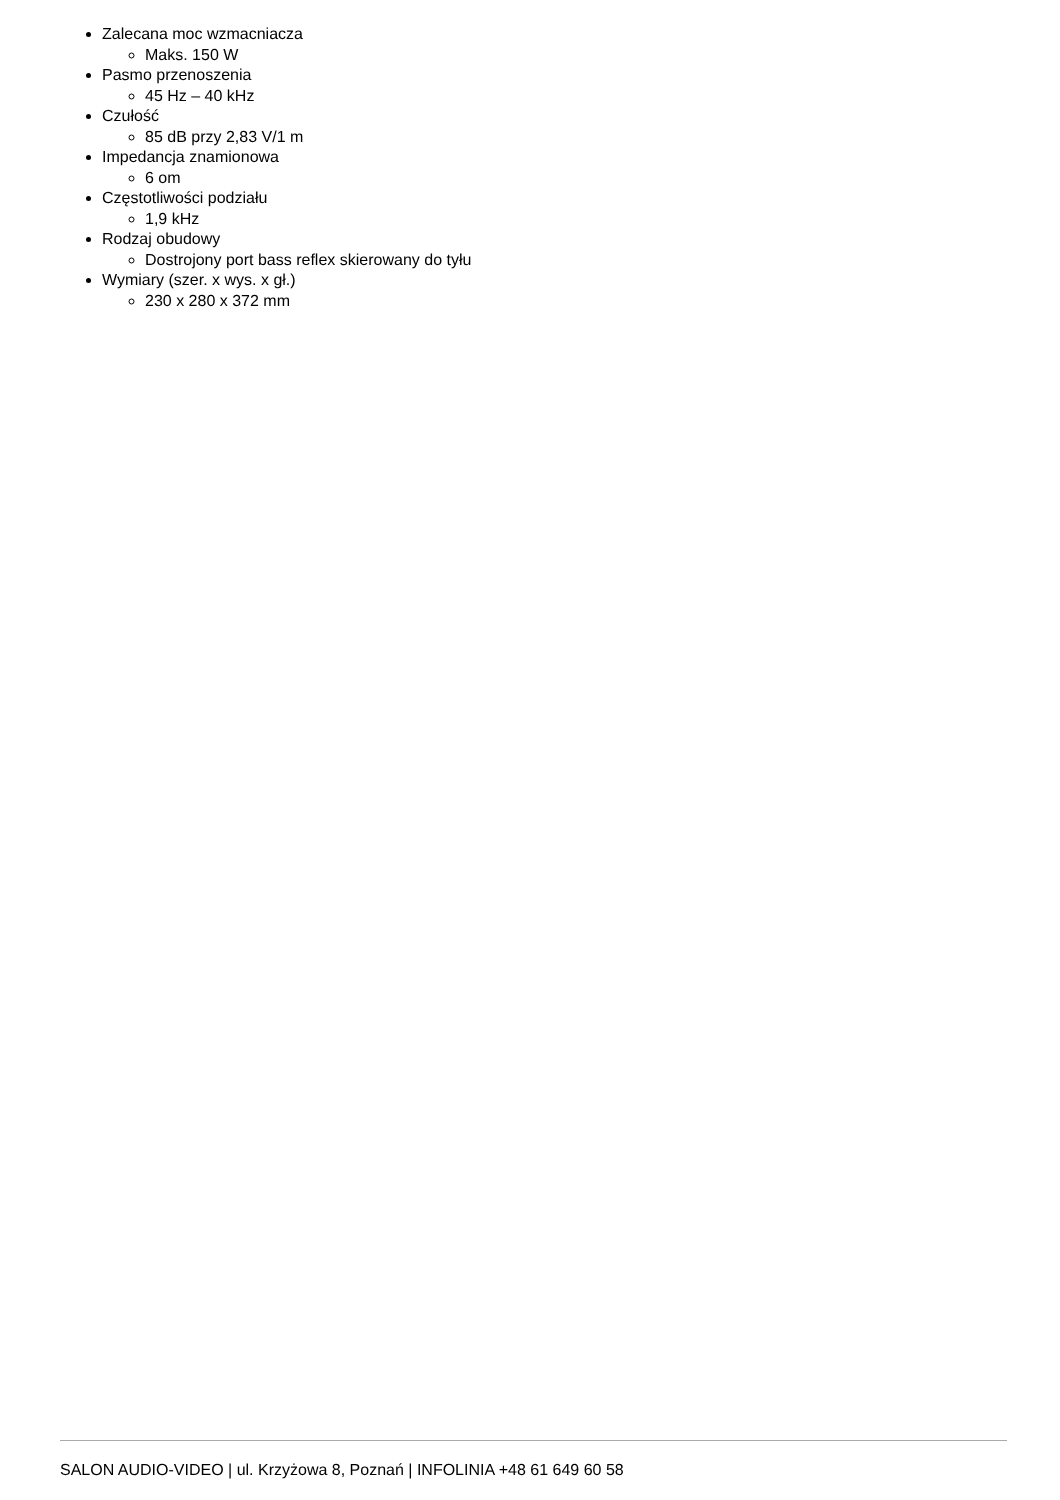Zalecana moc wzmacniacza
Maks. 150 W
Pasmo przenoszenia
45 Hz – 40 kHz
Czułość
85 dB przy 2,83 V/1 m
Impedancja znamionowa
6 om
Częstotliwości podziału
1,9 kHz
Rodzaj obudowy
Dostrojony port bass reflex skierowany do tyłu
Wymiary (szer. x wys. x gł.)
230 x 280 x 372 mm
SALON AUDIO-VIDEO | ul. Krzyżowa 8, Poznań | INFOLINIA +48 61 649 60 58